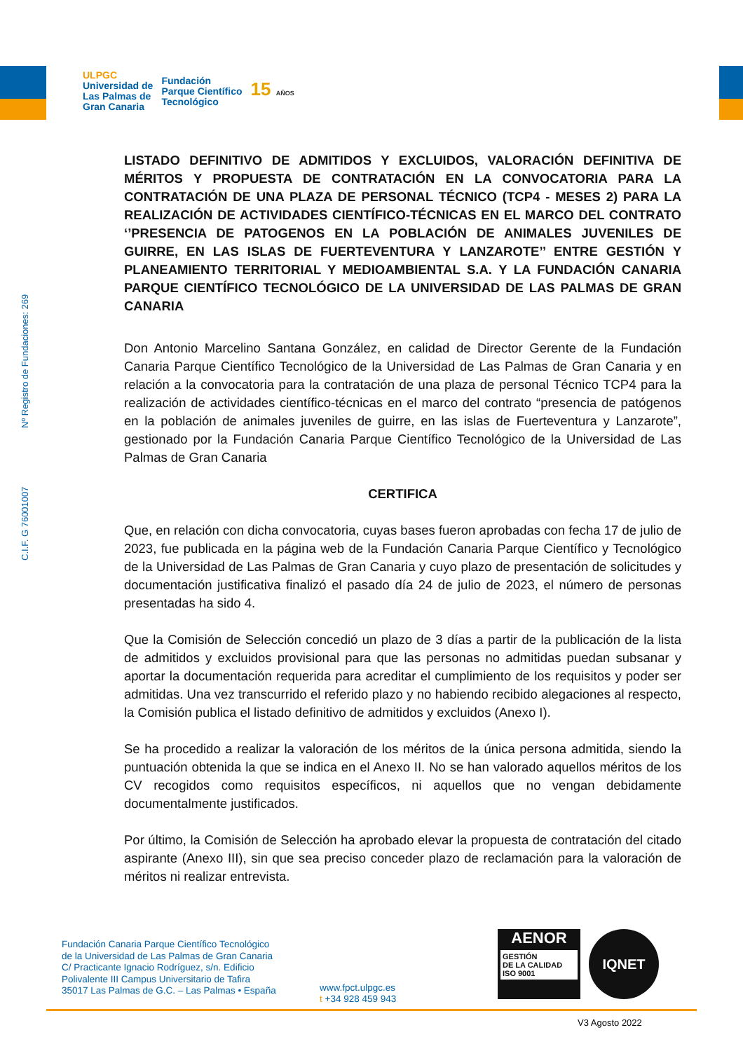ULPGC
Universidad de
Las Palmas de
Gran Canaria
Fundación
Parque Científico
Tecnológico
15 AÑOS
C.I.F. G 76001007 Nº Registro de Fundaciones: 269
LISTADO DEFINITIVO DE ADMITIDOS Y EXCLUIDOS, VALORACIÓN DEFINITIVA DE MÉRITOS Y PROPUESTA DE CONTRATACIÓN EN LA CONVOCATORIA PARA LA CONTRATACIÓN DE UNA PLAZA DE PERSONAL TÉCNICO (TCP4 - MESES 2) PARA LA REALIZACIÓN DE ACTIVIDADES CIENTÍFICO-TÉCNICAS EN EL MARCO DEL CONTRATO ‘’PRESENCIA DE PATOGENOS EN LA POBLACIÓN DE ANIMALES JUVENILES DE GUIRRE, EN LAS ISLAS DE FUERTEVENTURA Y LANZAROTE’’ ENTRE GESTIÓN Y PLANEAMIENTO TERRITORIAL Y MEDIOAMBIENTAL S.A. Y LA FUNDACIÓN CANARIA PARQUE CIENTÍFICO TECNOLÓGICO DE LA UNIVERSIDAD DE LAS PALMAS DE GRAN CANARIA
Don Antonio Marcelino Santana González, en calidad de Director Gerente de la Fundación Canaria Parque Científico Tecnológico de la Universidad de Las Palmas de Gran Canaria y en relación a la convocatoria para la contratación de una plaza de personal Técnico TCP4 para la realización de actividades científico-técnicas en el marco del contrato “presencia de patógenos en la población de animales juveniles de guirre, en las islas de Fuerteventura y Lanzarote”, gestionado por la Fundación Canaria Parque Científico Tecnológico de la Universidad de Las Palmas de Gran Canaria
CERTIFICA
Que, en relación con dicha convocatoria, cuyas bases fueron aprobadas con fecha 17 de julio de 2023, fue publicada en la página web de la Fundación Canaria Parque Científico y Tecnológico de la Universidad de Las Palmas de Gran Canaria y cuyo plazo de presentación de solicitudes y documentación justificativa finalizó el pasado día 24 de julio de 2023, el número de personas presentadas ha sido 4.
Que la Comisión de Selección concedió un plazo de 3 días a partir de la publicación de la lista de admitidos y excluidos provisional para que las personas no admitidas puedan subsanar y aportar la documentación requerida para acreditar el cumplimiento de los requisitos y poder ser admitidas. Una vez transcurrido el referido plazo y no habiendo recibido alegaciones al respecto, la Comisión publica el listado definitivo de admitidos y excluidos (Anexo I).
Se ha procedido a realizar la valoración de los méritos de la única persona admitida, siendo la puntuación obtenida la que se indica en el Anexo II. No se han valorado aquellos méritos de los CV recogidos como requisitos específicos, ni aquellos que no vengan debidamente documentalmente justificados.
Por último, la Comisión de Selección ha aprobado elevar la propuesta de contratación del citado aspirante (Anexo III), sin que sea preciso conceder plazo de reclamación para la valoración de méritos ni realizar entrevista.
Fundación Canaria Parque Científico Tecnológico
de la Universidad de Las Palmas de Gran Canaria
C/ Practicante Ignacio Rodríguez, s/n. Edificio
Polivalente III Campus Universitario de Tafira
35017 Las Palmas de G.C. – Las Palmas • España
www.fpct.ulpgc.es
t +34 928 459 943
AENOR
GESTIÓN
DE LA CALIDAD
ISO 9001
IQNET
V3 Agosto 2022